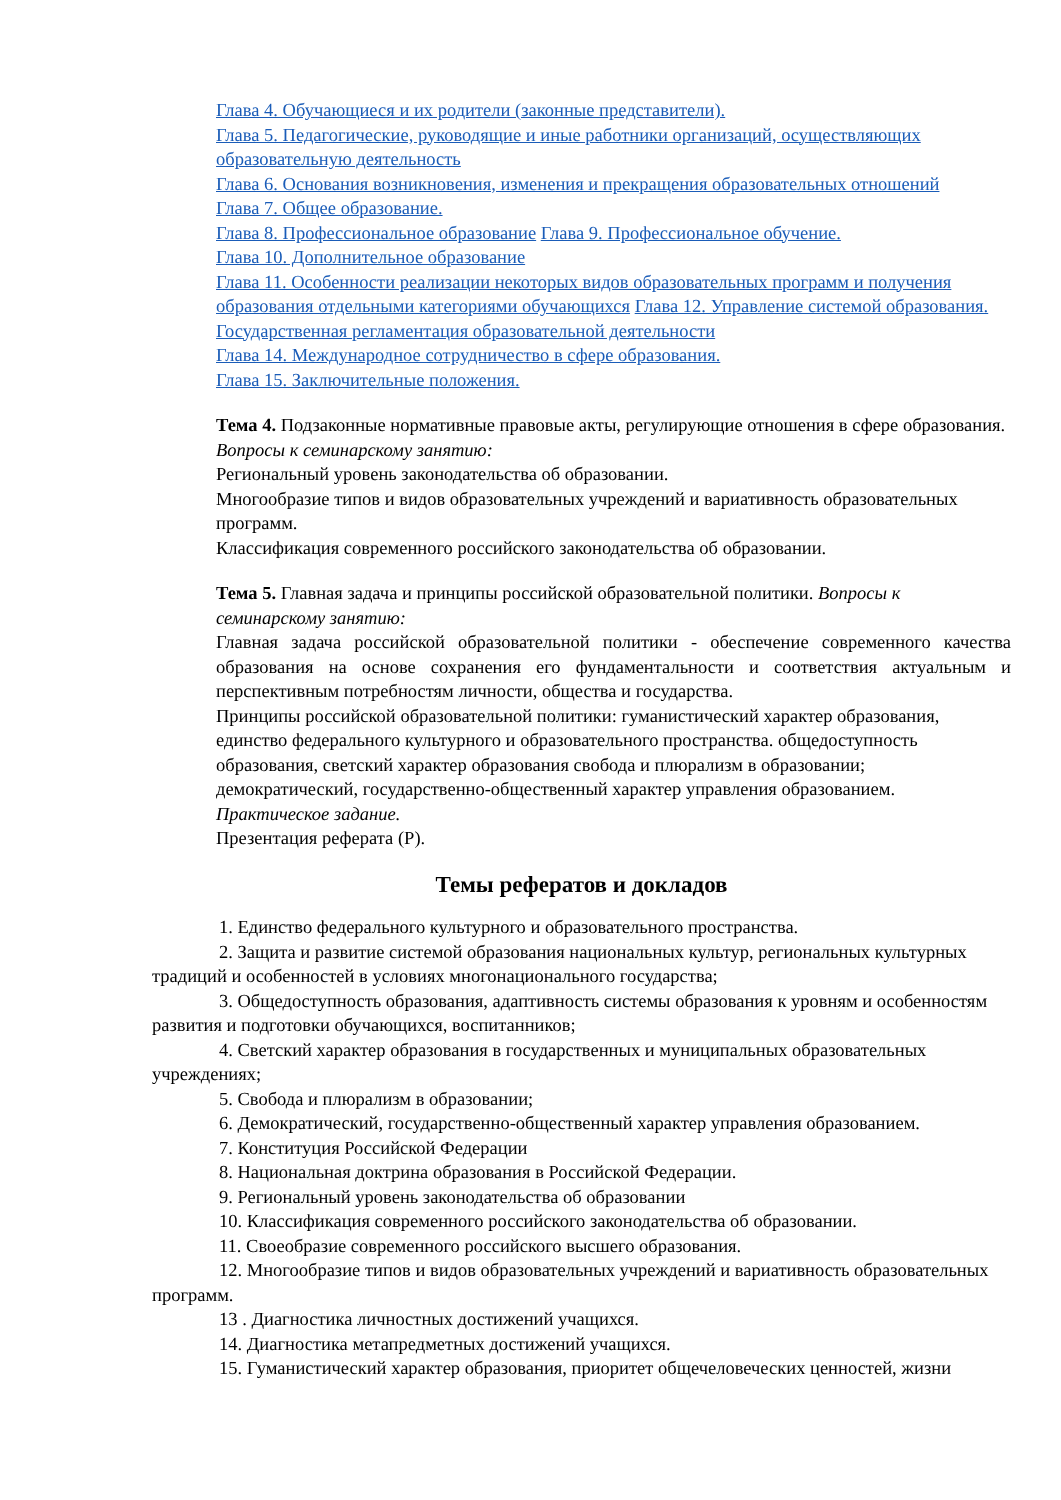Глава 4. Обучающиеся и их родители (законные представители).
Глава 5. Педагогические, руководящие и иные работники организаций, осуществляющих образовательную деятельность
Глава 6. Основания возникновения, изменения и прекращения образовательных отношений
Глава 7. Общее образование.
Глава 8. Профессиональное образование Глава 9. Профессиональное обучение.
Глава 10. Дополнительное образование
Глава 11. Особенности реализации некоторых видов образовательных программ и получения образования отдельными категориями обучающихся Глава 12. Управление системой образования. Государственная регламентация образовательной деятельности
Глава 14. Международное сотрудничество в сфере образования.
Глава 15. Заключительные положения.
Тема 4. Подзаконные нормативные правовые акты, регулирующие отношения в сфере образования.
Вопросы к семинарскому занятию:
Региональный уровень законодательства об образовании.
Многообразие типов и видов образовательных учреждений и вариативность образовательных программ.
Классификация современного российского законодательства об образовании.
Тема 5. Главная задача и принципы российской образовательной политики. Вопросы к семинарскому занятию:
Главная задача российской образовательной политики - обеспечение современного качества образования на основе сохранения его фундаментальности и соответствия актуальным и перспективным потребностям личности, общества и государства.
Принципы российской образовательной политики: гуманистический характер образования, единство федерального культурного и образовательного пространства. общедоступность образования, светский характер образования свобода и плюрализм в образовании; демократический, государственно-общественный характер управления образованием.
Практическое задание.
Презентация реферата (Р).
Темы рефератов и докладов
1. Единство федерального культурного и образовательного пространства.
2. Защита и развитие системой образования национальных культур, региональных культурных традиций и особенностей в условиях многонационального государства;
3. Общедоступность образования, адаптивность системы образования к уровням и особенностям развития и подготовки обучающихся, воспитанников;
4. Светский характер образования в государственных и муниципальных образовательных учреждениях;
5. Свобода и плюрализм в образовании;
6. Демократический, государственно-общественный характер управления образованием.
7. Конституция Российской Федерации
8. Национальная доктрина образования в Российской Федерации.
9. Региональный уровень законодательства об образовании
10. Классификация современного российского законодательства об образовании.
11. Своеобразие современного российского высшего образования.
12. Многообразие типов и видов образовательных учреждений и вариативность образовательных программ.
13 . Диагностика личностных достижений учащихся.
14. Диагностика метапредметных достижений учащихся.
15. Гуманистический характер образования, приоритет общечеловеческих ценностей, жизни